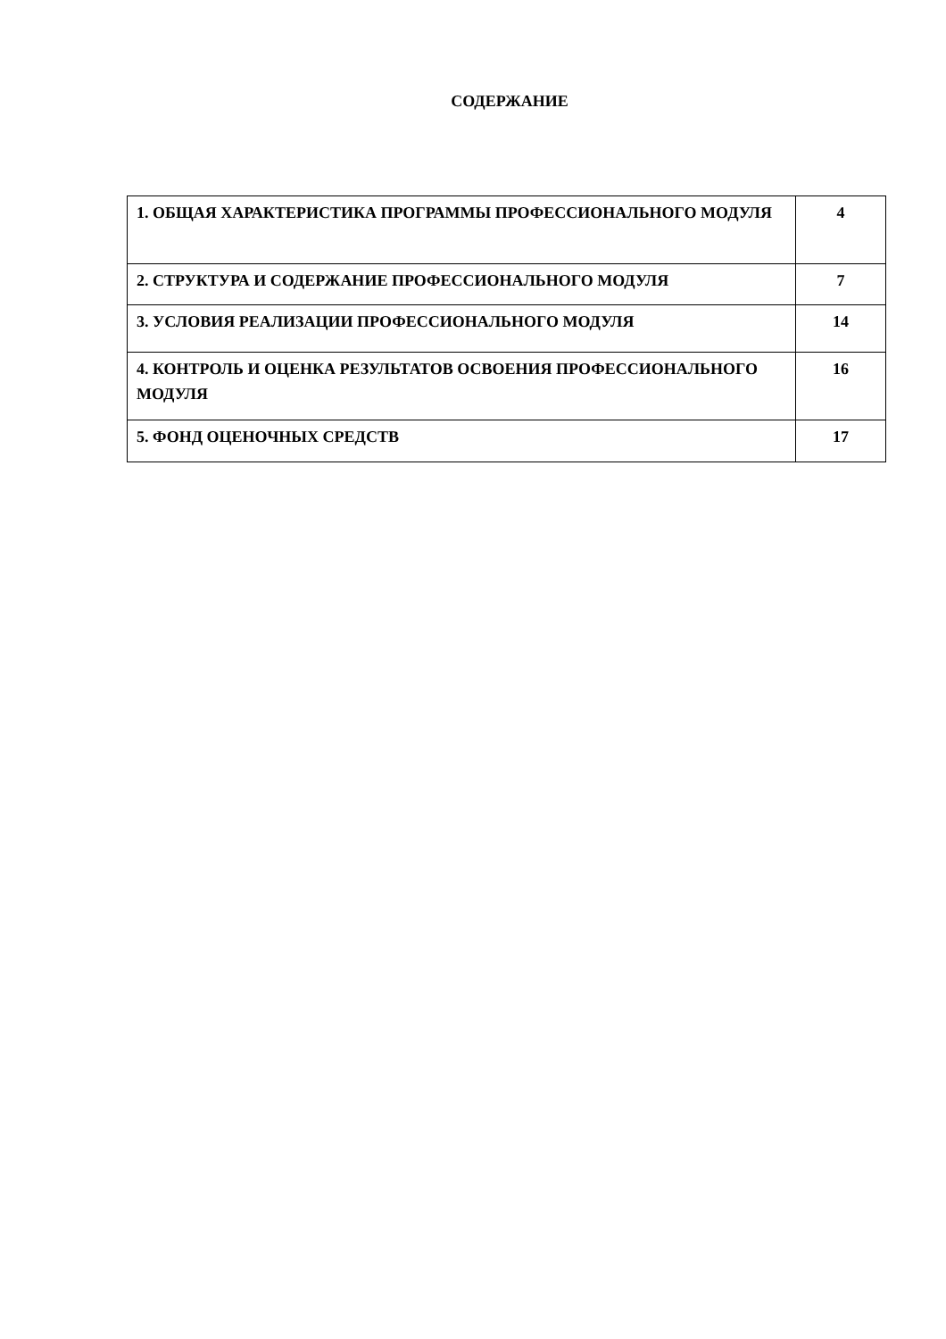СОДЕРЖАНИЕ
| 1. ОБЩАЯ ХАРАКТЕРИСТИКА ПРОГРАММЫ ПРОФЕССИОНАЛЬНОГО МОДУЛЯ | 4 |
| 2. СТРУКТУРА И СОДЕРЖАНИЕ ПРОФЕССИОНАЛЬНОГО МОДУЛЯ | 7 |
| 3. УСЛОВИЯ РЕАЛИЗАЦИИ ПРОФЕССИОНАЛЬНОГО МОДУЛЯ | 14 |
| 4. КОНТРОЛЬ И ОЦЕНКА РЕЗУЛЬТАТОВ ОСВОЕНИЯ ПРОФЕССИОНАЛЬНОГО МОДУЛЯ | 16 |
| 5. ФОНД ОЦЕНОЧНЫХ СРЕДСТВ | 17 |